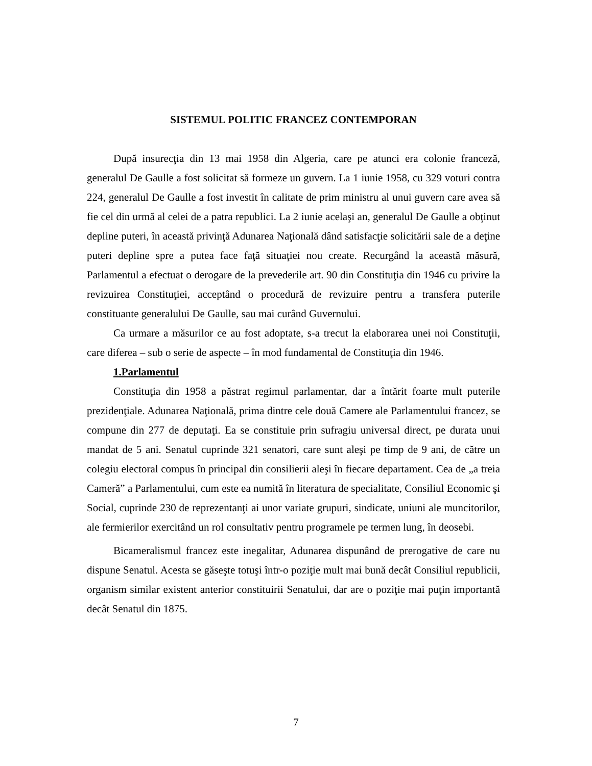SISTEMUL POLITIC FRANCEZ CONTEMPORAN
După insurecţia din 13 mai 1958 din Algeria, care pe atunci era colonie franceză, generalul De Gaulle a fost solicitat să formeze un guvern. La 1 iunie 1958, cu 329 voturi contra 224, generalul De Gaulle a fost investit în calitate de prim ministru al unui guvern care avea să fie cel din urmă al celei de a patra republici. La 2 iunie acelaşi an, generalul De Gaulle a obţinut depline puteri, în această privinţă Adunarea Naţională dând satisfacţie solicitării sale de a deţine puteri depline spre a putea face faţă situaţiei nou create. Recurgând la această măsură, Parlamentul a efectuat o derogare de la prevederile art. 90 din Constituţia din 1946 cu privire la revizuirea Constituţiei, acceptând o procedură de revizuire pentru a transfera puterile constituante generalului De Gaulle, sau mai curând Guvernului.
Ca urmare a măsurilor ce au fost adoptate, s-a trecut la elaborarea unei noi Constituţii, care diferea – sub o serie de aspecte – în mod fundamental de Constituţia din 1946.
1.Parlamentul
Constituţia din 1958 a păstrat regimul parlamentar, dar a întărit foarte mult puterile prezidenţiale. Adunarea Naţională, prima dintre cele două Camere ale Parlamentului francez, se compune din 277 de deputaţi. Ea se constituie prin sufragiu universal direct, pe durata unui mandat de 5 ani. Senatul cuprinde 321 senatori, care sunt aleşi pe timp de 9 ani, de către un colegiu electoral compus în principal din consilierii aleşi în fiecare departament. Cea de „a treia Cameră” a Parlamentului, cum este ea numită în literatura de specialitate, Consiliul Economic şi Social, cuprinde 230 de reprezentanţi ai unor variate grupuri, sindicate, uniuni ale muncitorilor, ale fermierilor exercitând un rol consultativ pentru programele pe termen lung, în deosebi.
Bicameralismul francez este inegalitar, Adunarea dispunând de prerogative de care nu dispune Senatul. Acesta se găseşte totuşi într-o poziţie mult mai bună decât Consiliul republicii, organism similar existent anterior constituirii Senatului, dar are o poziţie mai puţin importantă decât Senatul din 1875.
7